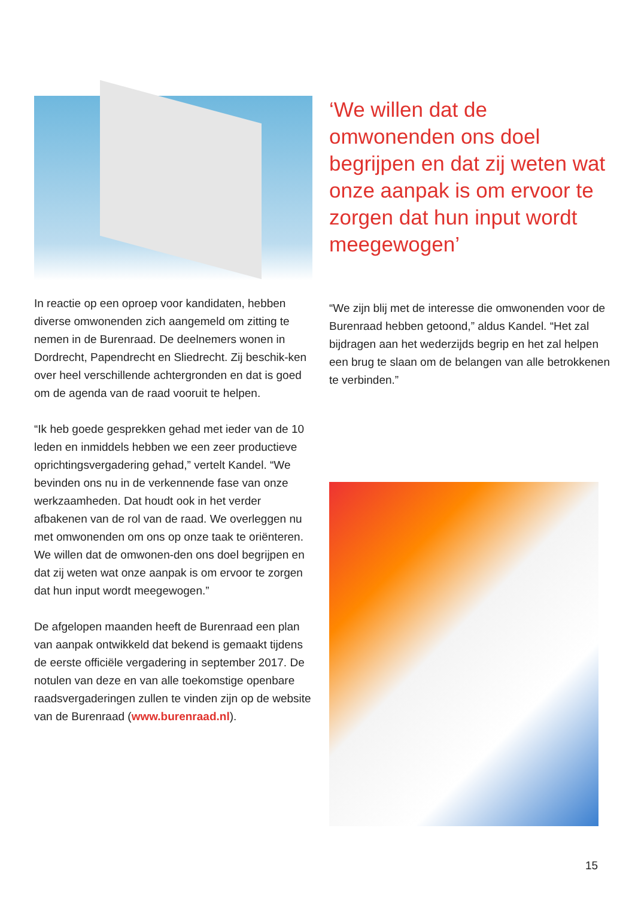In reactie op een oproep voor kandidaten, hebben diverse omwonenden zich aangemeld om zitting te nemen in de Burenraad. De deelnemers wonen in Dordrecht, Papendrecht en Sliedrecht. Zij beschik-ken over heel verschillende achtergronden en dat is goed om de agenda van de raad vooruit te helpen.
“Ik heb goede gesprekken gehad met ieder van de 10 leden en inmiddels hebben we een zeer productieve oprichtingsvergadering gehad,” vertelt Kandel. “We bevinden ons nu in de verkennende fase van onze werkzaamheden. Dat houdt ook in het verder afbakenen van de rol van de raad. We overleggen nu met omwonenden om ons op onze taak te oriënteren. We willen dat de omwonen-den ons doel begrijpen en dat zij weten wat onze aanpak is om ervoor te zorgen dat hun input wordt meegewogen.”
De afgelopen maanden heeft de Burenraad een plan van aanpak ontwikkeld dat bekend is gemaakt tijdens de eerste officiële vergadering in september 2017. De notulen van deze en van alle toekomstige openbare raadsvergaderingen zullen te vinden zijn op de website van de Burenraad (www.burenraad.nl).
‘We willen dat de omwonenden ons doel begrijpen en dat zij weten wat onze aanpak is om ervoor te zorgen dat hun input wordt meegewogen’
“We zijn blij met de interesse die omwonenden voor de Burenraad hebben getoond,” aldus Kandel. “Het zal bijdragen aan het wederzijds begrip en het zal helpen een brug te slaan om de belangen van alle betrokkenen te verbinden.”
15